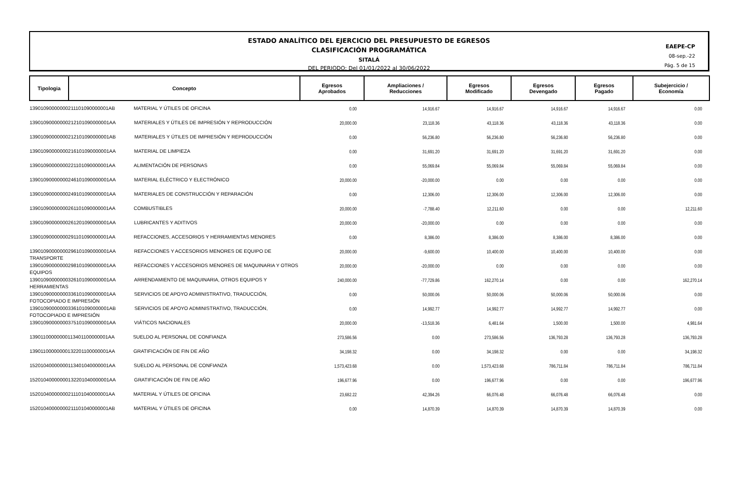ESTADO ANALÍTICO DEL EJERCICIO DEL PRESUPUESTO DE EGRESOS
CLASIFICACIÓN PROGRAMÁTICA
SITALÁ
DEL PERIODO: Del 01/01/2022 al 30/06/2022
EAEPE-CP
08-sep.-22
Pág. 5 de 15
| Tipologia | Concepto | Egresos Aprobados | Ampliaciones / Reducciones | Egresos Modificado | Egresos Devengado | Egresos Pagado | Subejercicio / Economía |
| --- | --- | --- | --- | --- | --- | --- | --- |
| 13901090000000211101090000001AB MATERIAL Y ÚTILES DE OFICINA | | 0.00 | 14,916.67 | 14,916.67 | 14,916.67 | 14,916.67 | 0.00 |
| 13901090000000212101090000001AA MATERIALES Y ÚTILES DE IMPRESIÓN Y REPRODUCCIÓN | | 20,000.00 | 23,118.36 | 43,118.36 | 43,118.36 | 43,118.36 | 0.00 |
| 13901090000000212101090000001AB MATERIALES Y ÚTILES DE IMPRESIÓN Y REPRODUCCIÓN | | 0.00 | 56,236.80 | 56,236.80 | 56,236.80 | 56,236.80 | 0.00 |
| 13901090000000216101090000001AA MATERIAL DE LIMPIEZA | | 0.00 | 31,691.20 | 31,691.20 | 31,691.20 | 31,691.20 | 0.00 |
| 13901090000000221101090000001AA ALIMENTACIÓN DE PERSONAS | | 0.00 | 55,069.84 | 55,069.84 | 55,069.84 | 55,069.84 | 0.00 |
| 13901090000000246101090000001AA MATERIAL ELÉCTRICO Y ELECTRÓNICO | | 20,000.00 | -20,000.00 | 0.00 | 0.00 | 0.00 | 0.00 |
| 13901090000000249101090000001AA MATERIALES DE CONSTRUCCIÓN Y REPARACIÓN | | 0.00 | 12,306.00 | 12,306.00 | 12,306.00 | 12,306.00 | 0.00 |
| 13901090000000261101090000001AA COMBUSTIBLES | | 20,000.00 | -7,788.40 | 12,211.60 | 0.00 | 0.00 | 12,211.60 |
| 13901090000000261201090000001AA LUBRICANTES Y ADITIVOS | | 20,000.00 | -20,000.00 | 0.00 | 0.00 | 0.00 | 0.00 |
| 13901090000000291101090000001AA REFACCIONES, ACCESORIOS Y HERRAMIENTAS MENORES | | 0.00 | 8,386.00 | 8,386.00 | 8,386.00 | 8,386.00 | 0.00 |
| 13901090000000296101090000001AA REFACCIONES Y ACCESORIOS MENORES DE EQUIPO DE TRANSPORTE | | 20,000.00 | -9,600.00 | 10,400.00 | 10,400.00 | 10,400.00 | 0.00 |
| 13901090000000298101090000001AA REFACCIONES Y ACCESORIOS MENORES DE MAQUINARIA Y OTROS EQUIPOS | | 20,000.00 | -20,000.00 | 0.00 | 0.00 | 0.00 | 0.00 |
| 13901090000000326101090000001AA ARRENDAMIENTO DE MAQUINARIA, OTROS EQUIPOS Y HERRAMIENTAS | | 240,000.00 | -77,729.86 | 162,270.14 | 0.00 | 0.00 | 162,270.14 |
| 13901090000000336101090000001AA SERVICIOS DE APOYO ADMINISTRATIVO, TRADUCCIÓN, FOTOCOPIADO E IMPRESIÓN | | 0.00 | 50,000.06 | 50,000.06 | 50,000.06 | 50,000.06 | 0.00 |
| 13901090000000336101090000001AB SERVICIOS DE APOYO ADMINISTRATIVO, TRADUCCIÓN, FOTOCOPIADO E IMPRESIÓN | | 0.00 | 14,992.77 | 14,992.77 | 14,992.77 | 14,992.77 | 0.00 |
| 13901090000000375101090000001AA VIÁTICOS NACIONALES | | 20,000.00 | -13,518.36 | 6,481.64 | 1,500.00 | 1,500.00 | 4,981.64 |
| 13901100000000113401100000001AA SUELDO AL PERSONAL DE CONFIANZA | | 273,586.56 | 0.00 | 273,586.56 | 136,793.28 | 136,793.28 | 136,793.28 |
| 13901100000000132201100000001AA GRATIFICACIÓN DE FIN DE AÑO | | 34,198.32 | 0.00 | 34,198.32 | 0.00 | 0.00 | 34,198.32 |
| 15201040000000113401040000001AA SUELDO AL PERSONAL DE CONFIANZA | | 1,573,423.68 | 0.00 | 1,573,423.68 | 786,711.84 | 786,711.84 | 786,711.84 |
| 15201040000000132201040000001AA GRATIFICACIÓN DE FIN DE AÑO | | 196,677.96 | 0.00 | 196,677.96 | 0.00 | 0.00 | 196,677.96 |
| 15201040000000211101040000001AA MATERIAL Y ÚTILES DE OFICINA | | 23,682.22 | 42,394.26 | 66,076.48 | 66,076.48 | 66,076.48 | 0.00 |
| 15201040000000211101040000001AB MATERIAL Y ÚTILES DE OFICINA | | 0.00 | 14,870.39 | 14,870.39 | 14,870.39 | 14,870.39 | 0.00 |